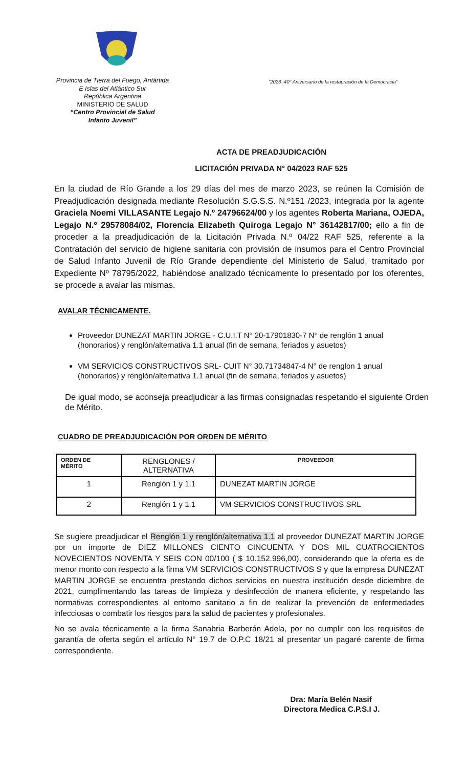Provincia de Tierra del Fuego, Antártida
E Islas del Atlántico Sur
República Argentina
MINISTERIO DE SALUD
“Centro Provincial de Salud
Infanto Juvenil”
”2023 -40° Aniversario de la restauración de la Democracia”
ACTA DE PREADJUDICACIÓN
LICITACIÓN PRIVADA N° 04/2023 RAF 525
En la ciudad de Río Grande a los 29 días del mes de marzo 2023, se reúnen la Comisión de Preadjudicación designada mediante Resolución S.G.S.S. N.º151 /2023, integrada por la agente Graciela Noemi VILLASANTE Legajo N.º 24796624/00 y los agentes Roberta Mariana, OJEDA, Legajo N.º 29578084/02, Florencia Elizabeth Quiroga Legajo N° 36142817/00; ello a fin de proceder a la preadjudicación de la Licitación Privada N.º 04/22 RAF 525, referente a la Contratación del servicio de higiene sanitaria con provisión de insumos para el Centro Provincial de Salud Infanto Juvenil de Río Grande dependiente del Ministerio de Salud, tramitado por Expediente Nº 78795/2022, habiéndose analizado técnicamente lo presentado por los oferentes, se procede a avalar las mismas.
AVALAR TÉCNICAMENTE.
Proveedor DUNEZAT MARTIN JORGE - C.U.I.T N° 20-17901830-7 N° de renglón 1 anual (honorarios) y renglón/alternativa 1.1 anual (fin de semana, feriados y asuetos)
VM SERVICIOS CONSTRUCTIVOS SRL- CUIT N° 30.71734847-4 N° de renglon 1 anual (honorarios) y renglón/alternativa 1.1 anual (fin de semana, feriados y asuetos)
De igual modo, se aconseja preadjudicar a las firmas consignadas respetando el siguiente Orden de Mérito.
CUADRO DE PREADJUDICACIÓN POR ORDEN DE MÉRITO
| ORDEN DE MÉRITO | RENGLONES / ALTERNATIVA | PROVEEDOR |
| --- | --- | --- |
| 1 | Renglón 1 y 1.1 | DUNEZAT MARTIN JORGE |
| 2 | Renglón 1 y 1.1 | VM SERVICIOS CONSTRUCTIVOS SRL |
Se sugiere preadjudicar el Renglón 1 y renglón/alternativa 1.1 al proveedor DUNEZAT MARTIN JORGE por un importe de DIEZ MILLONES CIENTO CINCUENTA Y DOS MIL CUATROCIENTOS NOVECIENTOS NOVENTA Y SEIS CON 00/100 ( $ 10.152.996,00), considerando que la oferta es de menor monto con respecto a la firma VM SERVICIOS CONSTRUCTIVOS S y que la empresa DUNEZAT MARTIN JORGE se encuentra prestando dichos servicios en nuestra institución desde diciembre de 2021, cumplimentando las tareas de limpieza y desinfección de manera eficiente, y respetando las normativas correspondientes al entorno sanitario a fin de realizar la prevención de enfermedades infecciosas o combatir los riesgos para la salud de pacientes y profesionales.
No se avala técnicamente a la firma Sanabria Barberán Adela, por no cumplir con los requisitos de garantía de oferta según el artículo N° 19.7 de O.P.C 18/21 al presentar un pagaré carente de firma correspondiente.
Dra: María Belén Nasif
Directora Medica C.P.S.I J.